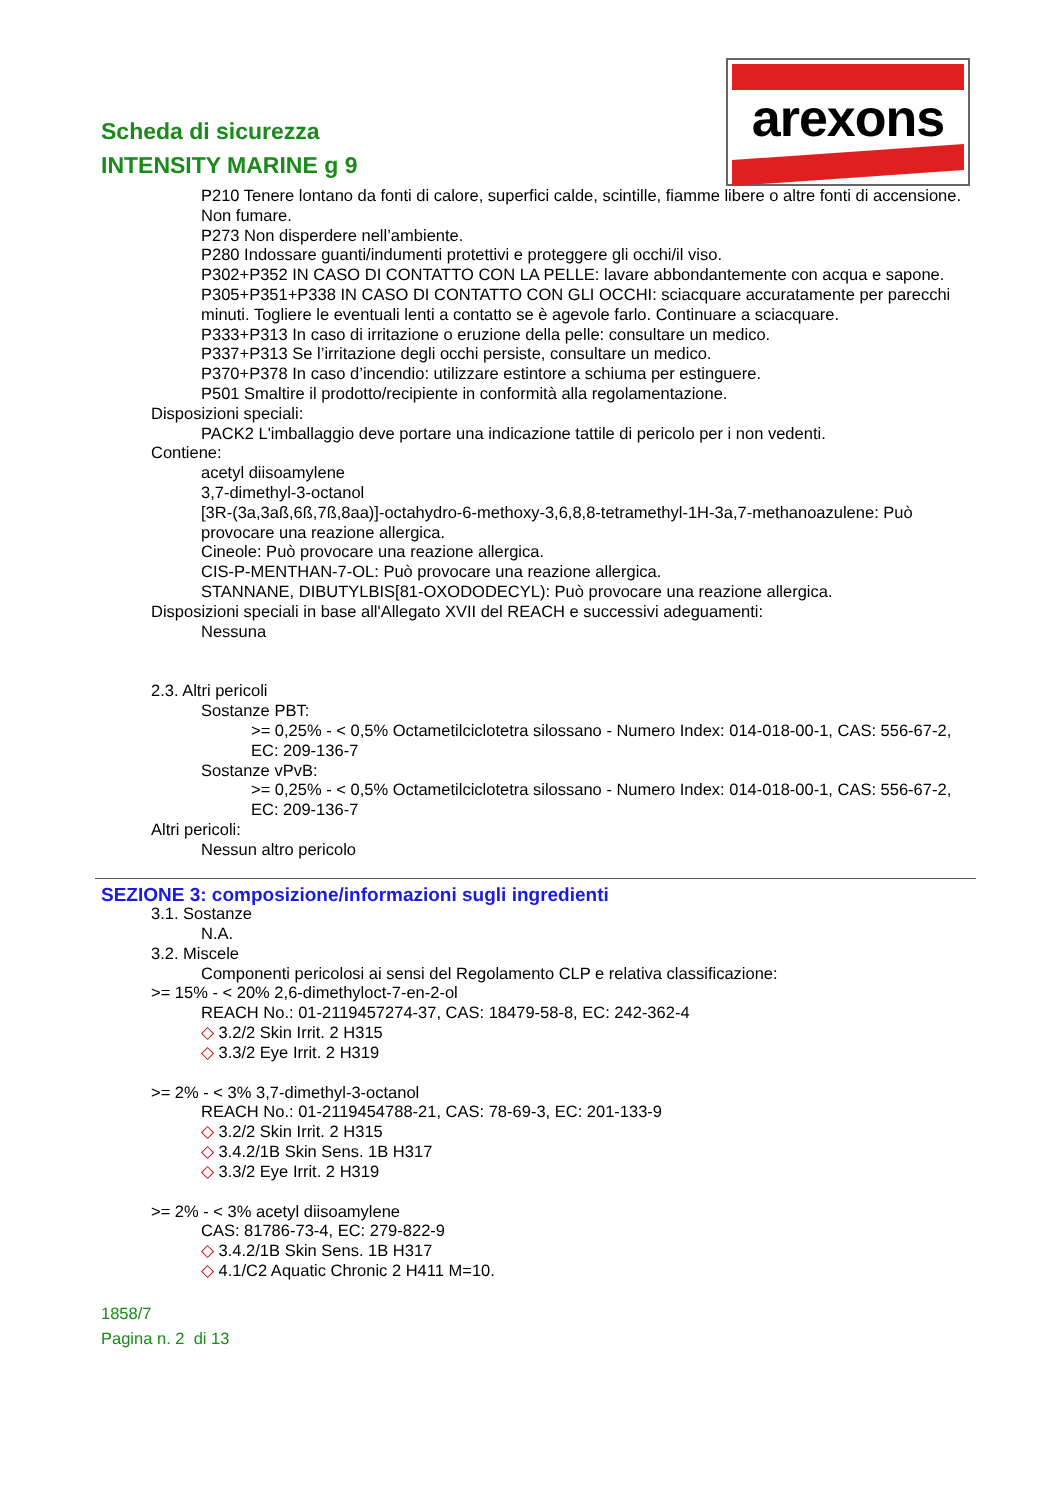Scheda di sicurezza
INTENSITY MARINE g 9
arexons
P210 Tenere lontano da fonti di calore, superfici calde, scintille, fiamme libere o altre fonti di accensione. Non fumare.
P273 Non disperdere nell’ambiente.
P280 Indossare guanti/indumenti protettivi e proteggere gli occhi/il viso.
P302+P352 IN CASO DI CONTATTO CON LA PELLE: lavare abbondantemente con acqua e sapone.
P305+P351+P338 IN CASO DI CONTATTO CON GLI OCCHI: sciacquare accuratamente per parecchi minuti. Togliere le eventuali lenti a contatto se è agevole farlo. Continuare a sciacquare.
P333+P313 In caso di irritazione o eruzione della pelle: consultare un medico.
P337+P313 Se l’irritazione degli occhi persiste, consultare un medico.
P370+P378 In caso d’incendio: utilizzare estintore a schiuma per estinguere.
P501 Smaltire il prodotto/recipiente in conformità alla regolamentazione.
Disposizioni speciali:
PACK2 L'imballaggio deve portare una indicazione tattile di pericolo per i non vedenti.
Contiene:
acetyl diisoamylene
3,7-dimethyl-3-octanol
[3R-(3a,3aß,6ß,7ß,8aa)]-octahydro-6-methoxy-3,6,8,8-tetramethyl-1H-3a,7-methanoazulene: Può provocare una reazione allergica.
Cineole: Può provocare una reazione allergica.
CIS-P-MENTHAN-7-OL: Può provocare una reazione allergica.
STANNANE, DIBUTYLBIS[81-OXODODECYL): Può provocare una reazione allergica.
Disposizioni speciali in base all'Allegato XVII del REACH e successivi adeguamenti:
Nessuna
2.3. Altri pericoli
Sostanze PBT:
>= 0,25% - < 0,5% Octametilciclotetra silossano - Numero Index: 014-018-00-1, CAS: 556-67-2, EC: 209-136-7
Sostanze vPvB:
>= 0,25% - < 0,5% Octametilciclotetra silossano - Numero Index: 014-018-00-1, CAS: 556-67-2, EC: 209-136-7
Altri pericoli:
Nessun altro pericolo
SEZIONE 3: composizione/informazioni sugli ingredienti
3.1. Sostanze
N.A.
3.2. Miscele
Componenti pericolosi ai sensi del Regolamento CLP e relativa classificazione:
>= 15% - < 20% 2,6-dimethyloct-7-en-2-ol
REACH No.: 01-2119457274-37, CAS: 18479-58-8, EC: 242-362-4
◇ 3.2/2 Skin Irrit. 2 H315
◇ 3.3/2 Eye Irrit. 2 H319
>= 2% - < 3% 3,7-dimethyl-3-octanol
REACH No.: 01-2119454788-21, CAS: 78-69-3, EC: 201-133-9
◇ 3.2/2 Skin Irrit. 2 H315
◇ 3.4.2/1B Skin Sens. 1B H317
◇ 3.3/2 Eye Irrit. 2 H319
>= 2% - < 3% acetyl diisoamylene
CAS: 81786-73-4, EC: 279-822-9
◇ 3.4.2/1B Skin Sens. 1B H317
◇ 4.1/C2 Aquatic Chronic 2 H411 M=10.
1858/7
Pagina n. 2 di 13